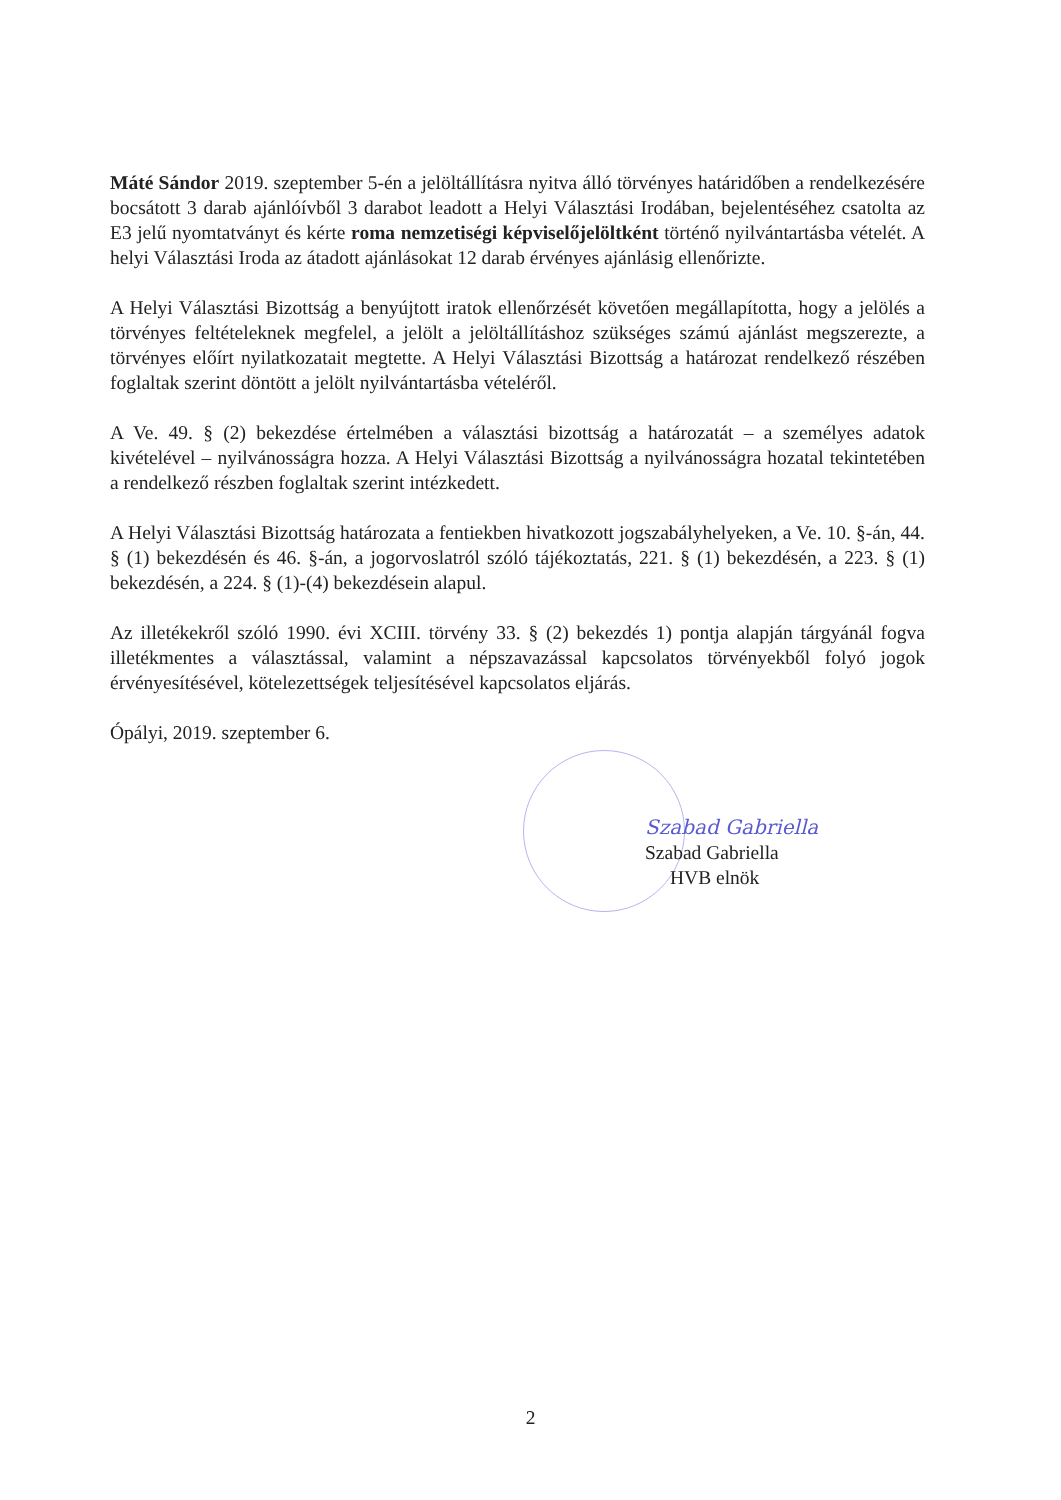Máté Sándor 2019. szeptember 5-én a jelöltállításra nyitva álló törvényes határidőben a rendelkezésére bocsátott 3 darab ajánlóívből 3 darabot leadott a Helyi Választási Irodában, bejelentéséhez csatolta az E3 jelű nyomtatványt és kérte roma nemzetiségi képviselőjelöltként történő nyilvántartásba vételét. A helyi Választási Iroda az átadott ajánlásokat 12 darab érvényes ajánlásig ellenőrizte.
A Helyi Választási Bizottság a benyújtott iratok ellenőrzését követően megállapította, hogy a jelölés a törvényes feltételeknek megfelel, a jelölt a jelöltállításhoz szükséges számú ajánlást megszerezte, a törvényes előírt nyilatkozatait megtette. A Helyi Választási Bizottság a határozat rendelkező részében foglaltak szerint döntött a jelölt nyilvántartásba vételéről.
A Ve. 49. § (2) bekezdése értelmében a választási bizottság a határozatát – a személyes adatok kivételével – nyilvánosságra hozza. A Helyi Választási Bizottság a nyilvánosságra hozatal tekintetében a rendelkező részben foglaltak szerint intézkedett.
A Helyi Választási Bizottság határozata a fentiekben hivatkozott jogszabályhelyeken, a Ve. 10. §-án, 44. § (1) bekezdésén és 46. §-án, a jogorvoslatról szóló tájékoztatás, 221. § (1) bekezdésén, a 223. § (1) bekezdésén, a 224. § (1)-(4) bekezdésein alapul.
Az illetékekről szóló 1990. évi XCIII. törvény 33. § (2) bekezdés 1) pontja alapján tárgyánál fogva illetékmentes a választással, valamint a népszavazással kapcsolatos törvényekből folyó jogok érvényesítésével, kötelezettségek teljesítésével kapcsolatos eljárás.
Ópályi, 2019. szeptember 6.
Szabad Gabriella
Szabad Gabriella
HVB elnök
2